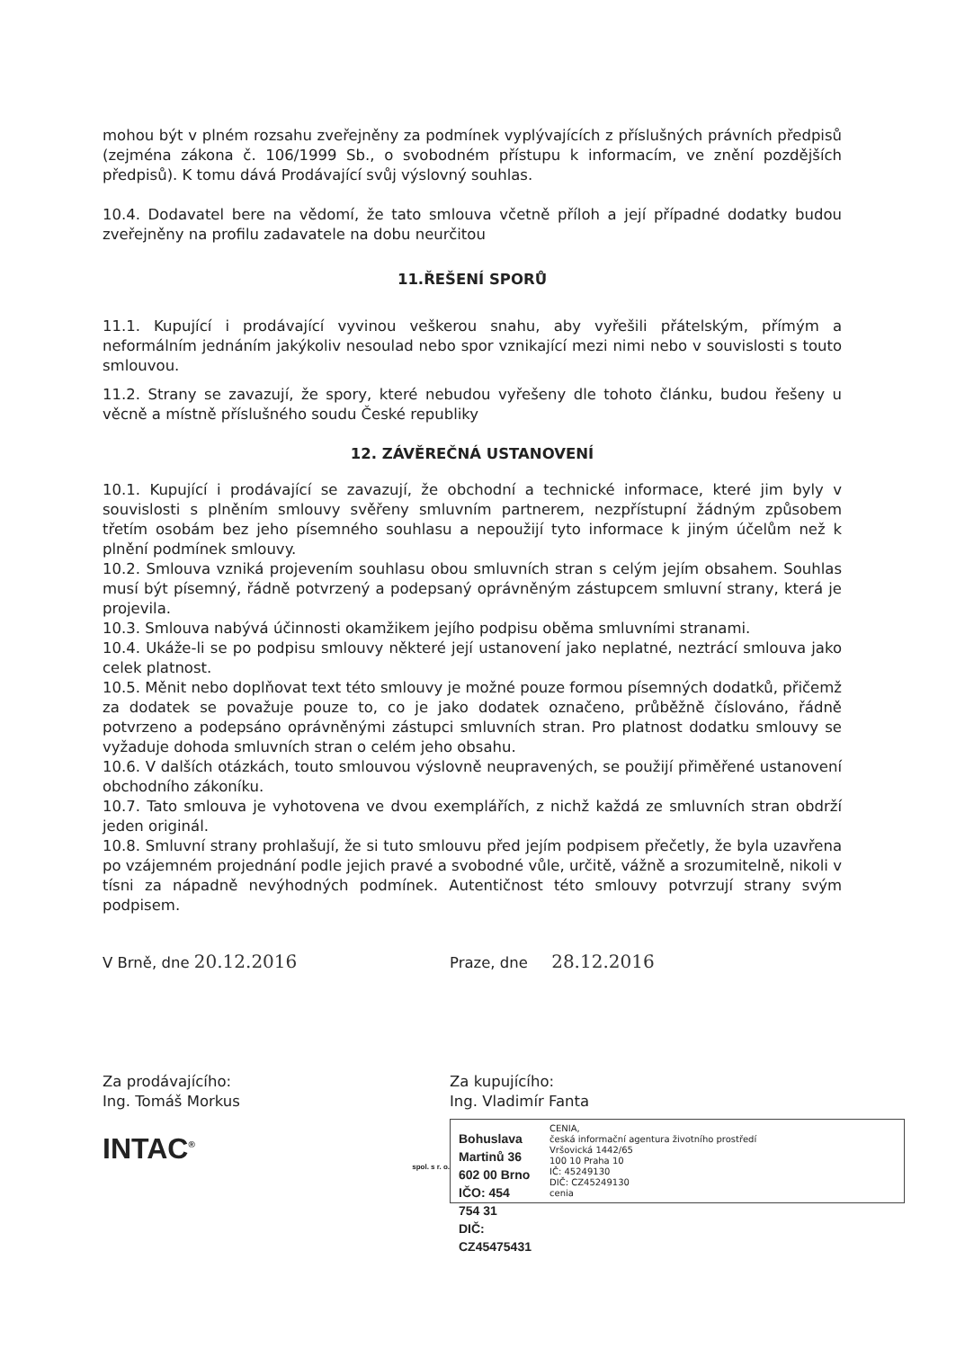mohou být v plném rozsahu zveřejněny za podmínek vyplývajících z příslušných právních předpisů (zejména zákona č. 106/1999 Sb., o svobodném přístupu k informacím, ve znění pozdějších předpisů). K tomu dává Prodávající svůj výslovný souhlas.
10.4. Dodavatel bere na vědomí, že tato smlouva včetně příloh a její případné dodatky budou zveřejněny na profilu zadavatele na dobu neurčitou
11.ŘEŠENÍ SPORŮ
11.1. Kupující i prodávající vyvinou veškerou snahu, aby vyřešili přátelským, přímým a neformálním jednáním jakýkoliv nesoulad nebo spor vznikající mezi nimi nebo v souvislosti s touto smlouvou.
11.2. Strany se zavazují, že spory, které nebudou vyřešeny dle tohoto článku, budou řešeny u věcně a místně příslušného soudu České republiky
12. ZÁVĚREČNÁ USTANOVENÍ
10.1. Kupující i prodávající se zavazují, že obchodní a technické informace, které jim byly v souvislosti s plněním smlouvy svěřeny smluvním partnerem, nezpřístupní žádným způsobem třetím osobám bez jeho písemného souhlasu a nepoužijí tyto informace k jiným účelům než k plnění podmínek smlouvy.
10.2. Smlouva vzniká projevením souhlasu obou smluvních stran s celým jejím obsahem. Souhlas musí být písemný, řádně potvrzený a podepsaný oprávněným zástupcem smluvní strany, která je projevila.
10.3. Smlouva nabývá účinnosti okamžikem jejího podpisu oběma smluvními stranami.
10.4. Ukáže-li se po podpisu smlouvy některé její ustanovení jako neplatné, neztrácí smlouva jako celek platnost.
10.5. Měnit nebo doplňovat text této smlouvy je možné pouze formou písemných dodatků, přičemž za dodatek se považuje pouze to, co je jako dodatek označeno, průběžně číslováno, řádně potvrzeno a podepsáno oprávněnými zástupci smluvních stran. Pro platnost dodatku smlouvy se vyžaduje dohoda smluvních stran o celém jeho obsahu.
10.6. V dalších otázkách, touto smlouvou výslovně neupravených, se použijí přiměřené ustanovení obchodního zákoníku.
10.7. Tato smlouva je vyhotovena ve dvou exemplářích, z nichž každá ze smluvních stran obdrží jeden originál.
10.8. Smluvní strany prohlašují, že si tuto smlouvu před jejím podpisem přečetly, že byla uzavřena po vzájemném projednání podle jejich pravé a svobodné vůle, určitě, vážně a srozumitelně, nikoli v tísni za nápadně nevýhodných podmínek. Autentičnost této smlouvy potvrzují strany svým podpisem.
V Brně, dne 20.12.2016
Praze, dne 28.12.2016
Za prodávajícího:
Ing. Tomáš Morkus
INTAC<sup>®</sup>
spol. s r. o.
Bohuslava Martinů 36
602 00 Brno
IČO: 454 754 31
DIČ: CZ45475431
Za kupujícího:
Ing. Vladimír Fanta
CENIA,
česká informační agentura životního prostředí
Vršovická 1442/65
100 10 Praha 10
IČ: 45249130
DIČ: CZ45249130
cenia